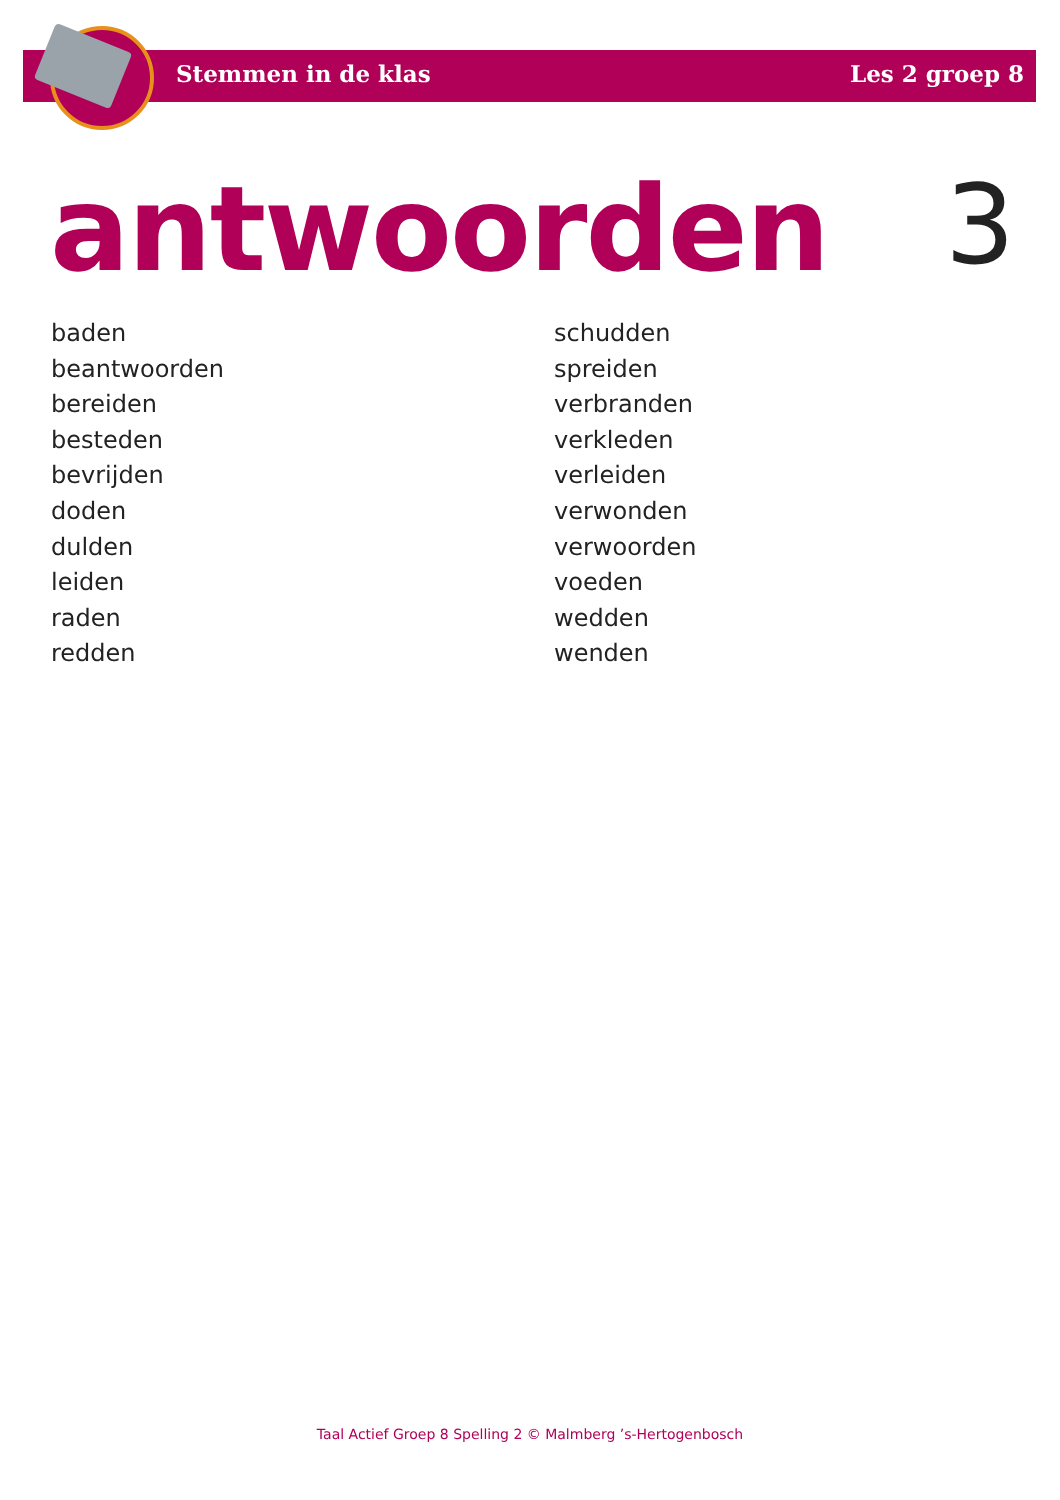Stemmen in de klas Les 2 groep 8
antwoorden 3
baden
beantwoorden
bereiden
besteden
bevrijden
doden
dulden
leiden
raden
redden
schudden
spreiden
verbranden
verkleden
verleiden
verwonden
verwoorden
voeden
wedden
wenden
Taal Actief Groep 8 Spelling 2 © Malmberg ’s-Hertogenbosch